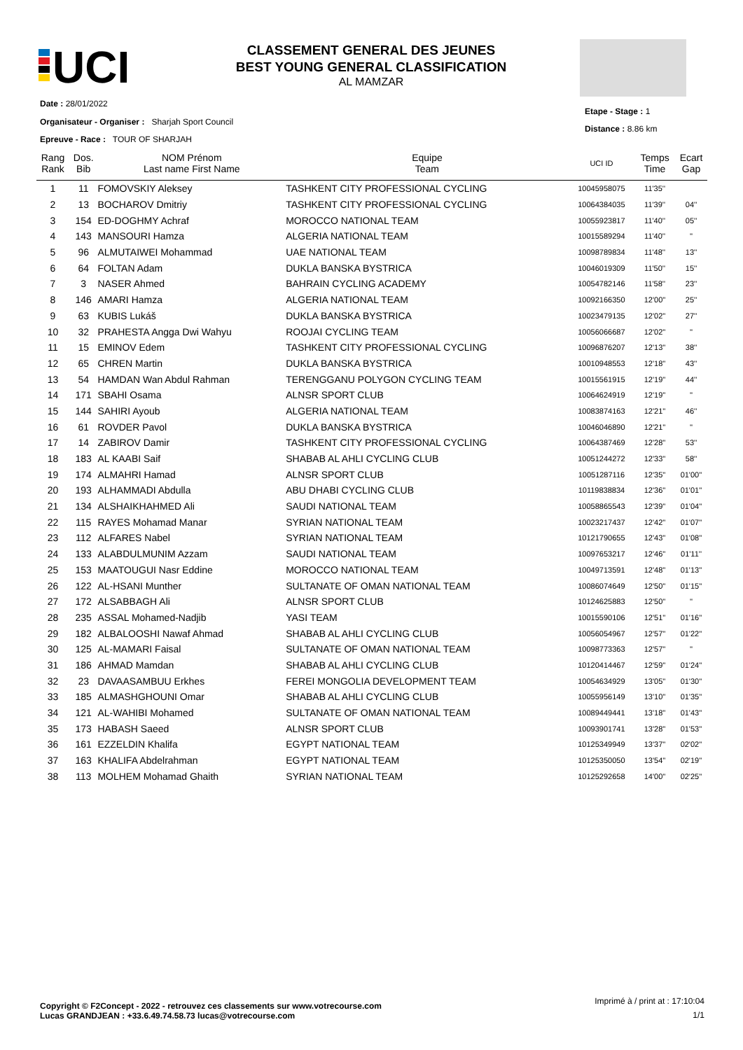UCI
CLASSEMENT GENERAL DES JEUNES
BEST YOUNG GENERAL CLASSIFICATION
AL MAMZAR
Date : 28/01/2022
Organisateur - Organiser : Sharjah Sport Council
Epreuve - Race : TOUR OF SHARJAH
Etape - Stage : 1
Distance : 8.86 km
| Rang Rank | Dos. Bib | NOM Prénom Last name First Name | Equipe Team | UCI ID | Temps Time | Ecart Gap |
| --- | --- | --- | --- | --- | --- | --- |
| 1 | 11 | FOMOVSKIY Aleksey | TASHKENT CITY PROFESSIONAL CYCLING | 10045958075 | 11'35'' | |
| 2 | 13 | BOCHAROV Dmitriy | TASHKENT CITY PROFESSIONAL CYCLING | 10064384035 | 11'39'' | 04'' |
| 3 | 154 | ED-DOGHMY Achraf | MOROCCO NATIONAL TEAM | 10055923817 | 11'40'' | 05'' |
| 4 | 143 | MANSOURI Hamza | ALGERIA NATIONAL TEAM | 10015589294 | 11'40'' | '' |
| 5 | 96 | ALMUTAIWEI Mohammad | UAE NATIONAL TEAM | 10098789834 | 11'48'' | 13'' |
| 6 | 64 | FOLTAN Adam | DUKLA BANSKA BYSTRICA | 10046019309 | 11'50'' | 15'' |
| 7 | 3 | NASER Ahmed | BAHRAIN CYCLING ACADEMY | 10054782146 | 11'58'' | 23'' |
| 8 | 146 | AMARI Hamza | ALGERIA NATIONAL TEAM | 10092166350 | 12'00'' | 25'' |
| 9 | 63 | KUBIS Lukáš | DUKLA BANSKA BYSTRICA | 10023479135 | 12'02'' | 27'' |
| 10 | 32 | PRAHESTA Angga Dwi Wahyu | ROOJAI CYCLING TEAM | 10056066687 | 12'02'' | '' |
| 11 | 15 | EMINOV Edem | TASHKENT CITY PROFESSIONAL CYCLING | 10096876207 | 12'13'' | 38'' |
| 12 | 65 | CHREN Martin | DUKLA BANSKA BYSTRICA | 10010948553 | 12'18'' | 43'' |
| 13 | 54 | HAMDAN Wan Abdul Rahman | TERENGGANU POLYGON CYCLING TEAM | 10015561915 | 12'19'' | 44'' |
| 14 | 171 | SBAHI Osama | ALNSR SPORT CLUB | 10064624919 | 12'19'' | '' |
| 15 | 144 | SAHIRI Ayoub | ALGERIA NATIONAL TEAM | 10083874163 | 12'21'' | 46'' |
| 16 | 61 | ROVDER Pavol | DUKLA BANSKA BYSTRICA | 10046046890 | 12'21'' | '' |
| 17 | 14 | ZABIROV Damir | TASHKENT CITY PROFESSIONAL CYCLING | 10064387469 | 12'28'' | 53'' |
| 18 | 183 | AL KAABI Saif | SHABAB AL AHLI CYCLING CLUB | 10051244272 | 12'33'' | 58'' |
| 19 | 174 | ALMAHRI Hamad | ALNSR SPORT CLUB | 10051287116 | 12'35'' | 01'00'' |
| 20 | 193 | ALHAMMADI Abdulla | ABU DHABI CYCLING CLUB | 10119838834 | 12'36'' | 01'01'' |
| 21 | 134 | ALSHAIKHAHMED Ali | SAUDI NATIONAL TEAM | 10058865543 | 12'39'' | 01'04'' |
| 22 | 115 | RAYES Mohamad Manar | SYRIAN NATIONAL TEAM | 10023217437 | 12'42'' | 01'07'' |
| 23 | 112 | ALFARES Nabel | SYRIAN NATIONAL TEAM | 10121790655 | 12'43'' | 01'08'' |
| 24 | 133 | ALABDULMUNIM Azzam | SAUDI NATIONAL TEAM | 10097653217 | 12'46'' | 01'11'' |
| 25 | 153 | MAATOUGUI Nasr Eddine | MOROCCO NATIONAL TEAM | 10049713591 | 12'48'' | 01'13'' |
| 26 | 122 | AL-HSANI Munther | SULTANATE OF OMAN NATIONAL TEAM | 10086074649 | 12'50'' | 01'15'' |
| 27 | 172 | ALSABBAGH Ali | ALNSR SPORT CLUB | 10124625883 | 12'50'' | '' |
| 28 | 235 | ASSAL Mohamed-Nadjib | YASI TEAM | 10015590106 | 12'51'' | 01'16'' |
| 29 | 182 | ALBALOOSHI Nawaf Ahmad | SHABAB AL AHLI CYCLING CLUB | 10056054967 | 12'57'' | 01'22'' |
| 30 | 125 | AL-MAMARI Faisal | SULTANATE OF OMAN NATIONAL TEAM | 10098773363 | 12'57'' | '' |
| 31 | 186 | AHMAD Mamdan | SHABAB AL AHLI CYCLING CLUB | 10120414467 | 12'59'' | 01'24'' |
| 32 | 23 | DAVAASAMBUU Erkhes | FEREI MONGOLIA DEVELOPMENT TEAM | 10054634929 | 13'05'' | 01'30'' |
| 33 | 185 | ALMASHGHOUNI Omar | SHABAB AL AHLI CYCLING CLUB | 10055956149 | 13'10'' | 01'35'' |
| 34 | 121 | AL-WAHIBI Mohamed | SULTANATE OF OMAN NATIONAL TEAM | 10089449441 | 13'18'' | 01'43'' |
| 35 | 173 | HABASH Saeed | ALNSR SPORT CLUB | 10093901741 | 13'28'' | 01'53'' |
| 36 | 161 | EZZELDIN Khalifa | EGYPT NATIONAL TEAM | 10125349949 | 13'37'' | 02'02'' |
| 37 | 163 | KHALIFA Abdelrahman | EGYPT NATIONAL TEAM | 10125350050 | 13'54'' | 02'19'' |
| 38 | 113 | MOLHEM Mohamad Ghaith | SYRIAN NATIONAL TEAM | 10125292658 | 14'00'' | 02'25'' |
Copyright © F2Concept - 2022 - retrouvez ces classements sur www.votrecourse.com
Lucas GRANDJEAN : +33.6.49.74.58.73 lucas@votrecourse.com
Imprimé à / print at : 17:10:04
1/1